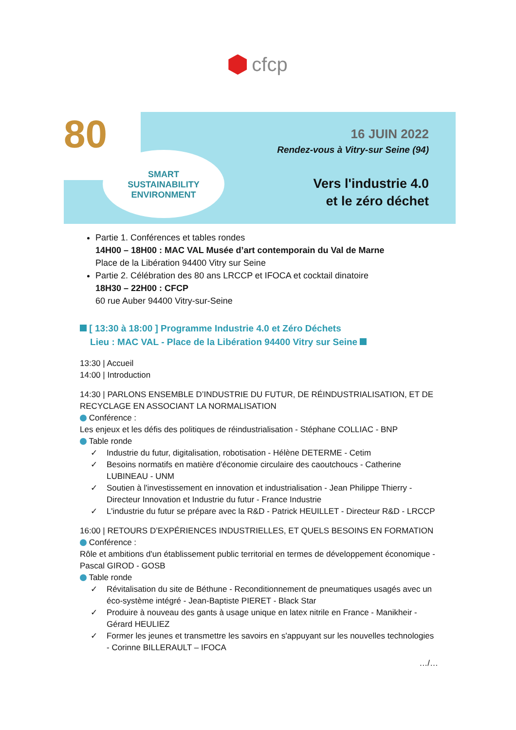cfcp
80
SMART
SUSTAINABILITY
ENVIRONMENT
16 JUIN 2022
Rendez-vous à Vitry-sur Seine (94)
Vers l'industrie 4.0
et le zéro déchet
Partie 1. Conférences et tables rondes
14H00 – 18H00 : MAC VAL Musée d’art contemporain du Val de Marne
Place de la Libération 94400 Vitry sur Seine
Partie 2. Célébration des 80 ans LRCCP et IFOCA et cocktail dinatoire
18H30 – 22H00 : CFCP
60 rue Auber 94400 Vitry-sur-Seine
[ 13:30 à 18:00 ] Programme Industrie 4.0 et Zéro Déchets
Lieu : MAC VAL - Place de la Libération 94400 Vitry sur Seine
13:30 | Accueil
14:00 | Introduction
14:30 | PARLONS ENSEMBLE D’INDUSTRIE DU FUTUR, DE RÉINDUSTRIALISATION, ET DE RECYCLAGE EN ASSOCIANT LA NORMALISATION
Conférence :
Les enjeux et les défis des politiques de réindustrialisation - Stéphane COLLIAC - BNP
Table ronde
✓ Industrie du futur, digitalisation, robotisation - Hélène DETERME - Cetim
✓ Besoins normatifs en matière d'économie circulaire des caoutchoucs - Catherine LUBINEAU - UNM
✓ Soutien à l'investissement en innovation et industrialisation - Jean Philippe Thierry - Directeur Innovation et Industrie du futur - France Industrie
✓ L'industrie du futur se prépare avec la R&D - Patrick HEUILLET - Directeur R&D - LRCCP
16:00 | RETOURS D’EXPÉRIENCES INDUSTRIELLES, ET QUELS BESOINS EN FORMATION
Conférence :
Rôle et ambitions d'un établissement public territorial en termes de développement économique - Pascal GIROD - GOSB
Table ronde
✓ Révitalisation du site de Béthune - Reconditionnement de pneumatiques usagés avec un éco-système intégré - Jean-Baptiste PIERET - Black Star
✓ Produire à nouveau des gants à usage unique en latex nitrile en France - Manikheir - Gérard HEULIEZ
✓ Former les jeunes et transmettre les savoirs en s'appuyant sur les nouvelles technologies - Corinne BILLERAULT – IFOCA
…/…